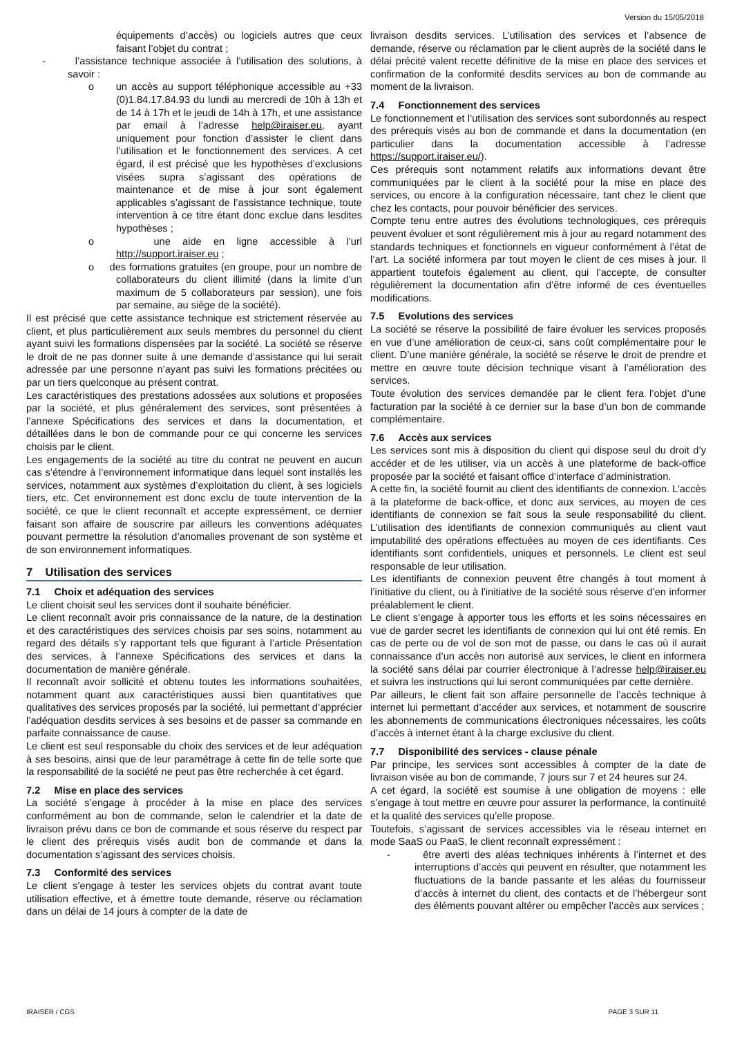Version du 15/05/2018
équipements d’accès) ou logiciels autres que ceux faisant l’objet du contrat ;
- l’assistance technique associée à l’utilisation des solutions, à savoir :
o un accès au support téléphonique accessible au +33 (0)1.84.17.84.93 du lundi au mercredi de 10h à 13h et de 14 à 17h et le jeudi de 14h à 17h, et une assistance par email à l’adresse help@iraiser.eu, ayant uniquement pour fonction d’assister le client dans l’utilisation et le fonctionnement des services. A cet égard, il est précisé que les hypothèses d’exclusions visées supra s’agissant des opérations de maintenance et de mise à jour sont également applicables s’agissant de l’assistance technique, toute intervention à ce titre étant donc exclue dans lesdites hypothèses ;
o une aide en ligne accessible à l’url http://support.iraiser.eu ;
o des formations gratuites (en groupe, pour un nombre de collaborateurs du client illimité (dans la limite d’un maximum de 5 collaborateurs par session), une fois par semaine, au siège de la société).
Il est précisé que cette assistance technique est strictement réservée au client, et plus particulièrement aux seuls membres du personnel du client ayant suivi les formations dispensées par la société. La société se réserve le droit de ne pas donner suite à une demande d’assistance qui lui serait adressée par une personne n’ayant pas suivi les formations précitées ou par un tiers quelconque au présent contrat.
Les caractéristiques des prestations adossées aux solutions et proposées par la société, et plus généralement des services, sont présentées à l’annexe Spécifications des services et dans la documentation, et détaillées dans le bon de commande pour ce qui concerne les services choisis par le client.
Les engagements de la société au titre du contrat ne peuvent en aucun cas s’étendre à l’environnement informatique dans lequel sont installés les services, notamment aux systèmes d’exploitation du client, à ses logiciels tiers, etc. Cet environnement est donc exclu de toute intervention de la société, ce que le client reconnaît et accepte expressément, ce dernier faisant son affaire de souscrire par ailleurs les conventions adéquates pouvant permettre la résolution d’anomalies provenant de son système et de son environnement informatiques.
7 Utilisation des services
7.1 Choix et adéquation des services
Le client choisit seul les services dont il souhaite bénéficier.
Le client reconnaît avoir pris connaissance de la nature, de la destination et des caractéristiques des services choisis par ses soins, notamment au regard des détails s’y rapportant tels que figurant à l’article Présentation des services, à l’annexe Spécifications des services et dans la documentation de manière générale.
Il reconnaît avoir sollicité et obtenu toutes les informations souhaitées, notamment quant aux caractéristiques aussi bien quantitatives que qualitatives des services proposés par la société, lui permettant d’apprécier l’adéquation desdits services à ses besoins et de passer sa commande en parfaite connaissance de cause.
Le client est seul responsable du choix des services et de leur adéquation à ses besoins, ainsi que de leur paramétrage à cette fin de telle sorte que la responsabilité de la société ne peut pas être recherchée à cet égard.
7.2 Mise en place des services
La société s’engage à procéder à la mise en place des services conformément au bon de commande, selon le calendrier et la date de livraison prévu dans ce bon de commande et sous réserve du respect par le client des prérequis visés audit bon de commande et dans la documentation s’agissant des services choisis.
7.3 Conformité des services
Le client s’engage à tester les services objets du contrat avant toute utilisation effective, et à émettre toute demande, réserve ou réclamation dans un délai de 14 jours à compter de la date de
livraison desdits services. L’utilisation des services et l’absence de demande, réserve ou réclamation par le client auprès de la société dans le délai précité valent recette définitive de la mise en place des services et confirmation de la conformité desdits services au bon de commande au moment de la livraison.
7.4 Fonctionnement des services
Le fonctionnement et l’utilisation des services sont subordonnés au respect des prérequis visés au bon de commande et dans la documentation (en particulier dans la documentation accessible à l’adresse https://support.iraiser.eu/).
Ces prérequis sont notamment relatifs aux informations devant être communiquées par le client à la société pour la mise en place des services, ou encore à la configuration nécessaire, tant chez le client que chez les contacts, pour pouvoir bénéficier des services.
Compte tenu entre autres des évolutions technologiques, ces prérequis peuvent évoluer et sont régulièrement mis à jour au regard notamment des standards techniques et fonctionnels en vigueur conformément à l’état de l’art. La société informera par tout moyen le client de ces mises à jour. Il appartient toutefois également au client, qui l’accepte, de consulter régulièrement la documentation afin d’être informé de ces éventuelles modifications.
7.5 Evolutions des services
La société se réserve la possibilité de faire évoluer les services proposés en vue d’une amélioration de ceux-ci, sans coût complémentaire pour le client. D’une manière générale, la société se réserve le droit de prendre et mettre en œuvre toute décision technique visant à l’amélioration des services.
Toute évolution des services demandée par le client fera l’objet d’une facturation par la société à ce dernier sur la base d’un bon de commande complémentaire.
7.6 Accès aux services
Les services sont mis à disposition du client qui dispose seul du droit d’y accéder et de les utiliser, via un accès à une plateforme de back-office proposée par la société et faisant office d’interface d’administration.
A cette fin, la société fournit au client des identifiants de connexion. L’accès à la plateforme de back-office, et donc aux services, au moyen de ces identifiants de connexion se fait sous la seule responsabilité du client. L’utilisation des identifiants de connexion communiqués au client vaut imputabilité des opérations effectuées au moyen de ces identifiants. Ces identifiants sont confidentiels, uniques et personnels. Le client est seul responsable de leur utilisation.
Les identifiants de connexion peuvent être changés à tout moment à l’initiative du client, ou à l'initiative de la société sous réserve d’en informer préalablement le client.
Le client s’engage à apporter tous les efforts et les soins nécessaires en vue de garder secret les identifiants de connexion qui lui ont été remis. En cas de perte ou de vol de son mot de passe, ou dans le cas où il aurait connaissance d’un accès non autorisé aux services, le client en informera la société sans délai par courrier électronique à l’adresse help@iraiser.eu et suivra les instructions qui lui seront communiquées par cette dernière.
Par ailleurs, le client fait son affaire personnelle de l’accès technique à internet lui permettant d’accéder aux services, et notamment de souscrire les abonnements de communications électroniques nécessaires, les coûts d’accès à internet étant à la charge exclusive du client.
7.7 Disponibilité des services - clause pénale
Par principe, les services sont accessibles à compter de la date de livraison visée au bon de commande, 7 jours sur 7 et 24 heures sur 24.
A cet égard, la société est soumise à une obligation de moyens : elle s’engage à tout mettre en œuvre pour assurer la performance, la continuité et la qualité des services qu’elle propose.
Toutefois, s’agissant de services accessibles via le réseau internet en mode SaaS ou PaaS, le client reconnaît expressément :
- être averti des aléas techniques inhérents à l’internet et des interruptions d’accès qui peuvent en résulter, que notamment les fluctuations de la bande passante et les aléas du fournisseur d’accès à internet du client, des contacts et de l’hébergeur sont des éléments pouvant altérer ou empêcher l’accès aux services ;
IRAISER / CGS PAGE 3 SUR 11